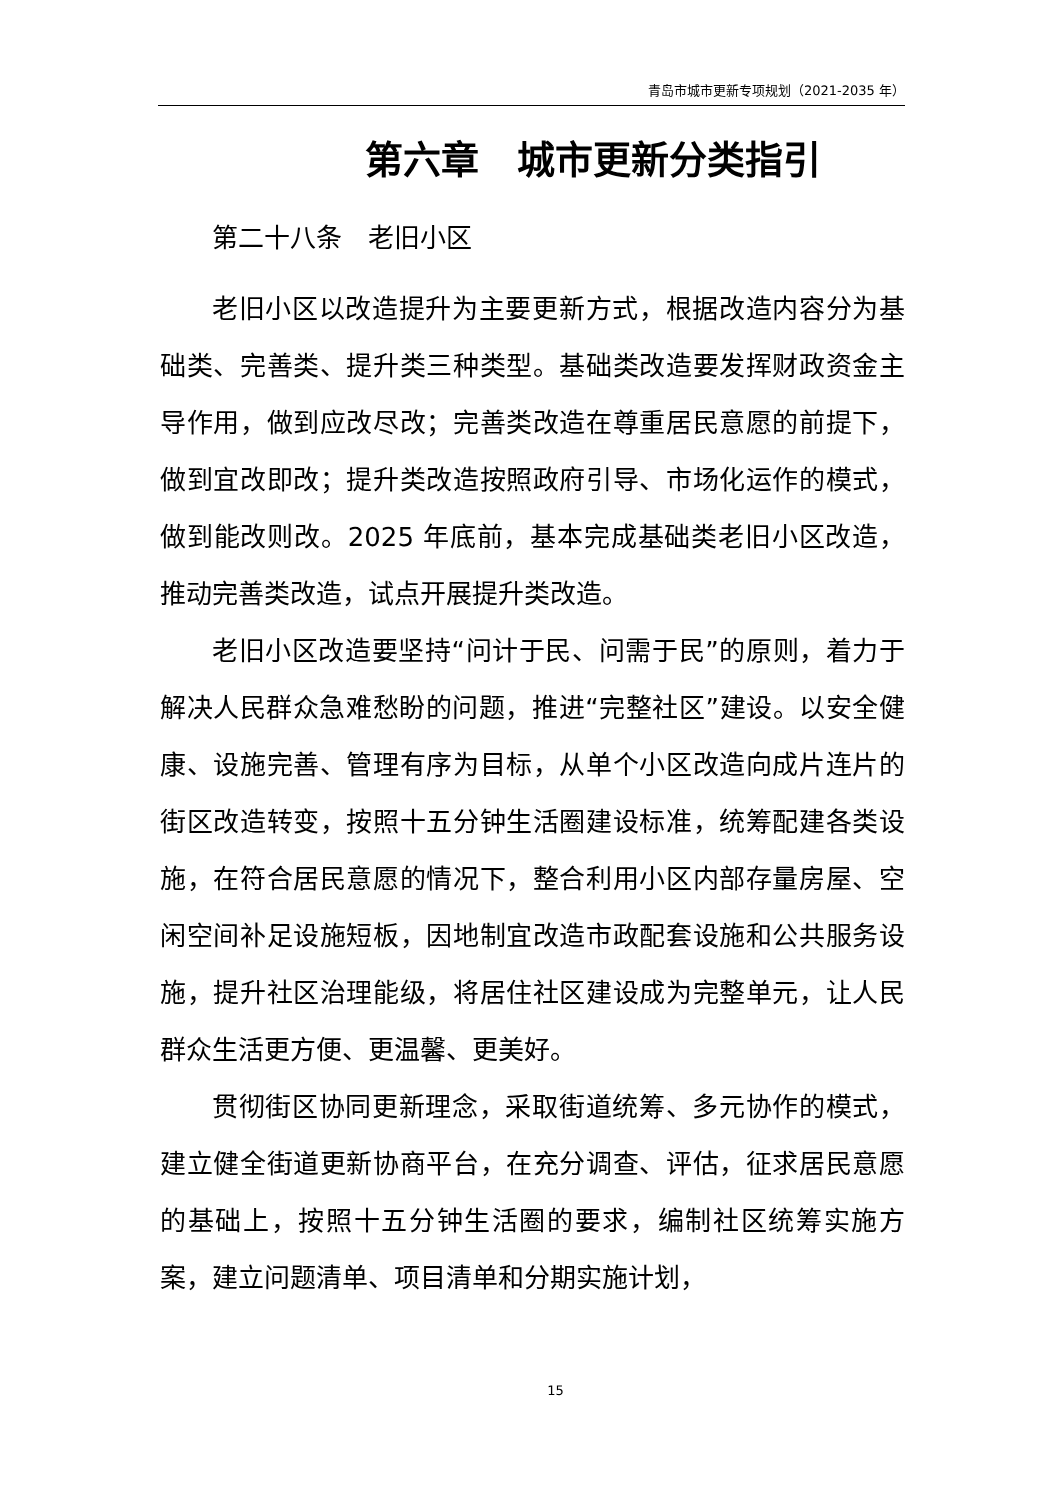青岛市城市更新专项规划（2021-2035 年）
第六章　城市更新分类指引
第二十八条　老旧小区
老旧小区以改造提升为主要更新方式，根据改造内容分为基础类、完善类、提升类三种类型。基础类改造要发挥财政资金主导作用，做到应改尽改；完善类改造在尊重居民意愿的前提下，做到宜改即改；提升类改造按照政府引导、市场化运作的模式，做到能改则改。2025 年底前，基本完成基础类老旧小区改造，推动完善类改造，试点开展提升类改造。
老旧小区改造要坚持“问计于民、问需于民”的原则，着力于解决人民群众急难愁盼的问题，推进“完整社区”建设。以安全健康、设施完善、管理有序为目标，从单个小区改造向成片连片的街区改造转变，按照十五分钟生活圈建设标准，统筹配建各类设施，在符合居民意愿的情况下，整合利用小区内部存量房屋、空闲空间补足设施短板，因地制宜改造市政配套设施和公共服务设施，提升社区治理能级，将居住社区建设成为完整单元，让人民群众生活更方便、更温馨、更美好。
贯彻街区协同更新理念，采取街道统筹、多元协作的模式，建立健全街道更新协商平台，在充分调查、评估，征求居民意愿的基础上，按照十五分钟生活圈的要求，编制社区统筹实施方案，建立问题清单、项目清单和分期实施计划，
15